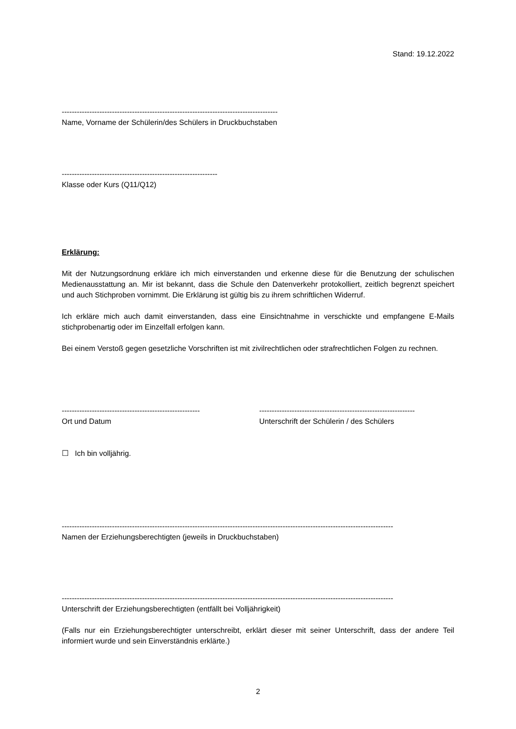Stand: 19.12.2022
--------------------------------------------------------------------------------------
Name, Vorname der Schülerin/des Schülers in Druckbuchstaben
--------------------------------------------------------------
Klasse oder Kurs (Q11/Q12)
Erklärung:
Mit der Nutzungsordnung erkläre ich mich einverstanden und erkenne diese für die Benutzung der schulischen Medienausstattung an. Mir ist bekannt, dass die Schule den Datenverkehr protokolliert, zeitlich begrenzt speichert und auch Stichproben vornimmt. Die Erklärung ist gültig bis zu ihrem schriftlichen Widerruf.
Ich erkläre mich auch damit einverstanden, dass eine Einsichtnahme in verschickte und empfangene E-Mails stichprobenartig oder im Einzelfall erfolgen kann.
Bei einem Verstoß gegen gesetzliche Vorschriften ist mit zivilrechtlichen oder strafrechtlichen Folgen zu rechnen.
-------------------------------------------------------
Ort und Datum
--------------------------------------------------------------
Unterschrift der Schülerin / des Schülers
☐ Ich bin volljährig.
------------------------------------------------------------------------------------------------------------------------------------
Namen der Erziehungsberechtigten (jeweils in Druckbuchstaben)
------------------------------------------------------------------------------------------------------------------------------------
Unterschrift der Erziehungsberechtigten (entfällt bei Volljährigkeit)
(Falls nur ein Erziehungsberechtigter unterschreibt, erklärt dieser mit seiner Unterschrift, dass der andere Teil informiert wurde und sein Einverständnis erklärte.)
2